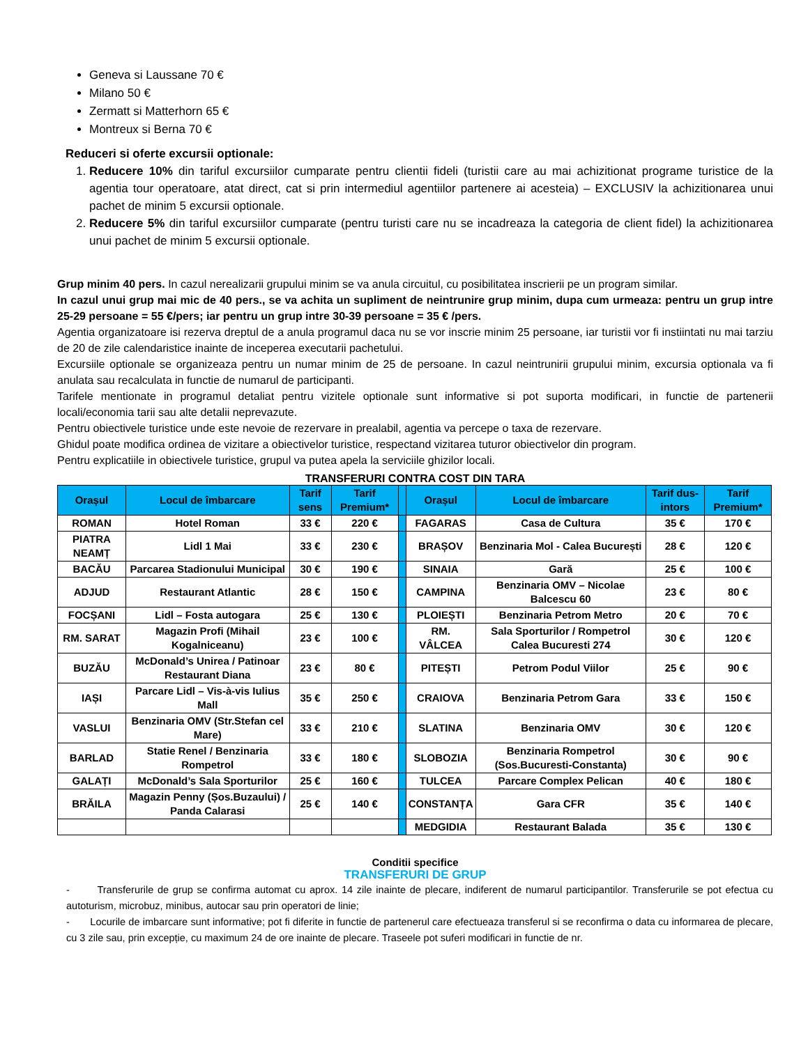Geneva si Laussane 70 €
Milano 50 €
Zermatt si Matterhorn 65 €
Montreux si Berna 70 €
Reduceri si oferte excursii optionale:
1. Reducere 10% din tariful excursiilor cumparate pentru clientii fideli (turistii care au mai achizitionat programe turistice de la agentia tour operatoare, atat direct, cat si prin intermediul agentiilor partenere ai acesteia) – EXCLUSIV la achizitionarea unui pachet de minim 5 excursii optionale.
2. Reducere 5% din tariful excursiilor cumparate (pentru turisti care nu se incadreaza la categoria de client fidel) la achizitionarea unui pachet de minim 5 excursii optionale.
Grup minim 40 pers. In cazul nerealizarii grupului minim se va anula circuitul, cu posibilitatea inscrierii pe un program similar.
In cazul unui grup mai mic de 40 pers., se va achita un supliment de neintrunire grup minim, dupa cum urmeaza: pentru un grup intre 25-29 persoane = 55 €/pers; iar pentru un grup intre 30-39 persoane = 35 € /pers.
Agentia organizatoare isi rezerva dreptul de a anula programul daca nu se vor inscrie minim 25 persoane, iar turistii vor fi instiintati nu mai tarziu de 20 de zile calendaristice inainte de inceperea executarii pachetului.
Excursiile optionale se organizeaza pentru un numar minim de 25 de persoane. In cazul neintrunirii grupului minim, excursia optionala va fi anulata sau recalculata in functie de numarul de participanti.
Tarifele mentionate in programul detaliat pentru vizitele optionale sunt informative si pot suporta modificari, in functie de partenerii locali/economia tarii sau alte detalii neprevazute.
Pentru obiectivele turistice unde este nevoie de rezervare in prealabil, agentia va percepe o taxa de rezervare.
Ghidul poate modifica ordinea de vizitare a obiectivelor turistice, respectand vizitarea tuturor obiectivelor din program.
Pentru explicatiile in obiectivele turistice, grupul va putea apela la serviciile ghizilor locali.
TRANSFERURI CONTRA COST DIN TARA
| Orașul | Locul de îmbarcare | Tarif sens | Tarif Premium* | | Orașul | Locul de îmbarcare | Tarif dus-intors | Tarif Premium* |
| --- | --- | --- | --- | --- | --- | --- | --- | --- |
| ROMAN | Hotel Roman | 33 € | 220 € | | FAGARAS | Casa de Cultura | 35 € | 170 € |
| PIATRA NEAMȚ | Lidl 1 Mai | 33 € | 230 € | | BRAȘOV | Benzinaria Mol - Calea București | 28 € | 120 € |
| BACĂU | Parcarea Stadionului Municipal | 30 € | 190 € | | SINAIA | Gară | 25 € | 100 € |
| ADJUD | Restaurant Atlantic | 28 € | 150 € | | CAMPINA | Benzinaria OMV – Nicolae Balcescu 60 | 23 € | 80 € |
| FOCȘANI | Lidl – Fosta autogara | 25 € | 130 € | | PLOIEȘTI | Benzinaria Petrom Metro | 20 € | 70 € |
| RM. SARAT | Magazin Profi (Mihail Kogalniceanu) | 23 € | 100 € | | RM. VÂLCEA | Sala Sporturilor / Rompetrol Calea Bucuresti 274 | 30 € | 120 € |
| BUZĂU | McDonald’s Unirea / Patinoar Restaurant Diana | 23 € | 80 € | | PITEȘTI | Petrom Podul Viilor | 25 € | 90 € |
| IAȘI | Parcare Lidl – Vis-à-vis Iulius Mall | 35 € | 250 € | | CRAIOVA | Benzinaria Petrom Gara | 33 € | 150 € |
| VASLUI | Benzinaria OMV (Str.Stefan cel Mare) | 33 € | 210 € | | SLATINA | Benzinaria OMV | 30 € | 120 € |
| BARLAD | Statie Renel / Benzinaria Rompetrol | 33 € | 180 € | | SLOBOZIA | Benzinaria Rompetrol (Sos.Bucuresti-Constanta) | 30 € | 90 € |
| GALAȚI | McDonald’s Sala Sporturilor | 25 € | 160 € | | TULCEA | Parcare Complex Pelican | 40 € | 180 € |
| BRĂILA | Magazin Penny (Șos.Buzaului) / Panda Calarasi | 25 € | 140 € | | CONSTANȚA | Gara CFR | 35 € | 140 € |
| | | | | | MEDGIDIA | Restaurant Balada | 35 € | 130 € |
Conditii specifice
TRANSFERURI DE GRUP
- Transferurile de grup se confirma automat cu aprox. 14 zile inainte de plecare, indiferent de numarul participantilor. Transferurile se pot efectua cu autoturism, microbuz, minibus, autocar sau prin operatori de linie;
- Locurile de imbarcare sunt informative; pot fi diferite in functie de partenerul care efectueaza transferul si se reconfirma o data cu informarea de plecare, cu 3 zile sau, prin excepție, cu maximum 24 de ore inainte de plecare. Traseele pot suferi modificari in functie de nr.